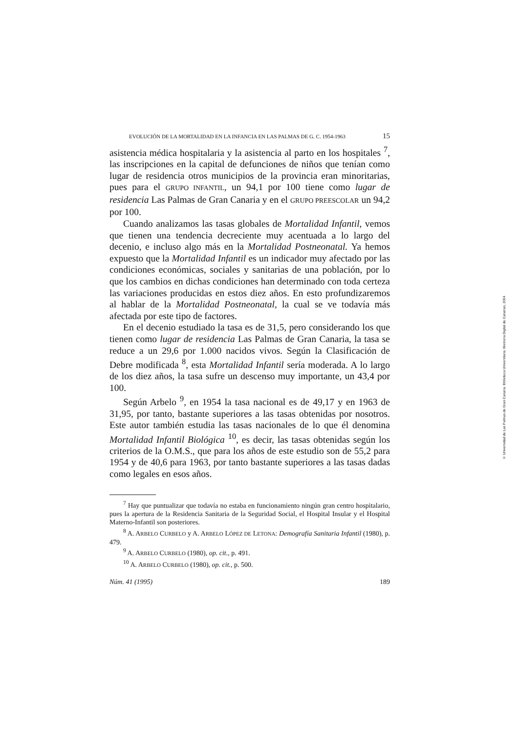EVOLUCIÓN DE LA MORTALIDAD EN LA INFANCIA EN LAS PALMAS DE G. C. 1954-1963 15
asistencia médica hospitalaria y la asistencia al parto en los hospitales <sup>7</sup>, las inscripciones en la capital de defunciones de niños que tenían como lugar de residencia otros municipios de la provincia eran minoritarias, pues para el GRUPO INFANTIL, un 94,1 por 100 tiene como lugar de residencia Las Palmas de Gran Canaria y en el GRUPO PREESCOLAR un 94,2 por 100.
Cuando analizamos las tasas globales de Mortalidad Infantil, vemos que tienen una tendencia decreciente muy acentuada a lo largo del decenio, e incluso algo más en la Mortalidad Postneonatal. Ya hemos expuesto que la Mortalidad Infantil es un indicador muy afectado por las condiciones económicas, sociales y sanitarias de una población, por lo que los cambios en dichas condiciones han determinado con toda certeza las variaciones producidas en estos diez años. En esto profundizaremos al hablar de la Mortalidad Postneonatal, la cual se ve todavía más afectada por este tipo de factores.
En el decenio estudiado la tasa es de 31,5, pero considerando los que tienen como lugar de residencia Las Palmas de Gran Canaria, la tasa se reduce a un 29,6 por 1.000 nacidos vivos. Según la Clasificación de Debre modificada <sup>8</sup>, esta Mortalidad Infantil sería moderada. A lo largo de los diez años, la tasa sufre un descenso muy importante, un 43,4 por 100.
Según Arbelo <sup>9</sup>, en 1954 la tasa nacional es de 49,17 y en 1963 de 31,95, por tanto, bastante superiores a las tasas obtenidas por nosotros. Este autor también estudia las tasas nacionales de lo que él denomina Mortalidad Infantil Biológica <sup>10</sup>, es decir, las tasas obtenidas según los criterios de la O.M.S., que para los años de este estudio son de 55,2 para 1954 y de 40,6 para 1963, por tanto bastante superiores a las tasas dadas como legales en esos años.
<sup>7</sup> Hay que puntualizar que todavía no estaba en funcionamiento ningún gran centro hospitalario, pues la apertura de la Residencia Sanitaria de la Seguridad Social, el Hospital Insular y el Hospital Materno-Infantil son posteriores.
<sup>8</sup> A. ARBELO CURBELO y A. ARBELO LÓPEZ DE LETONA: Demografía Sanitaria Infantil (1980), p. 479.
<sup>9</sup> A. ARBELO CURBELO (1980), op. cit., p. 491.
<sup>10</sup> A. ARBELO CURBELO (1980), op. cit., p. 500.
Núm. 41 (1995) 189
© Universidad de Las Palmas de Gran Canaria. Biblioteca Universitaria. Memoria Digital de Canarias, 2004